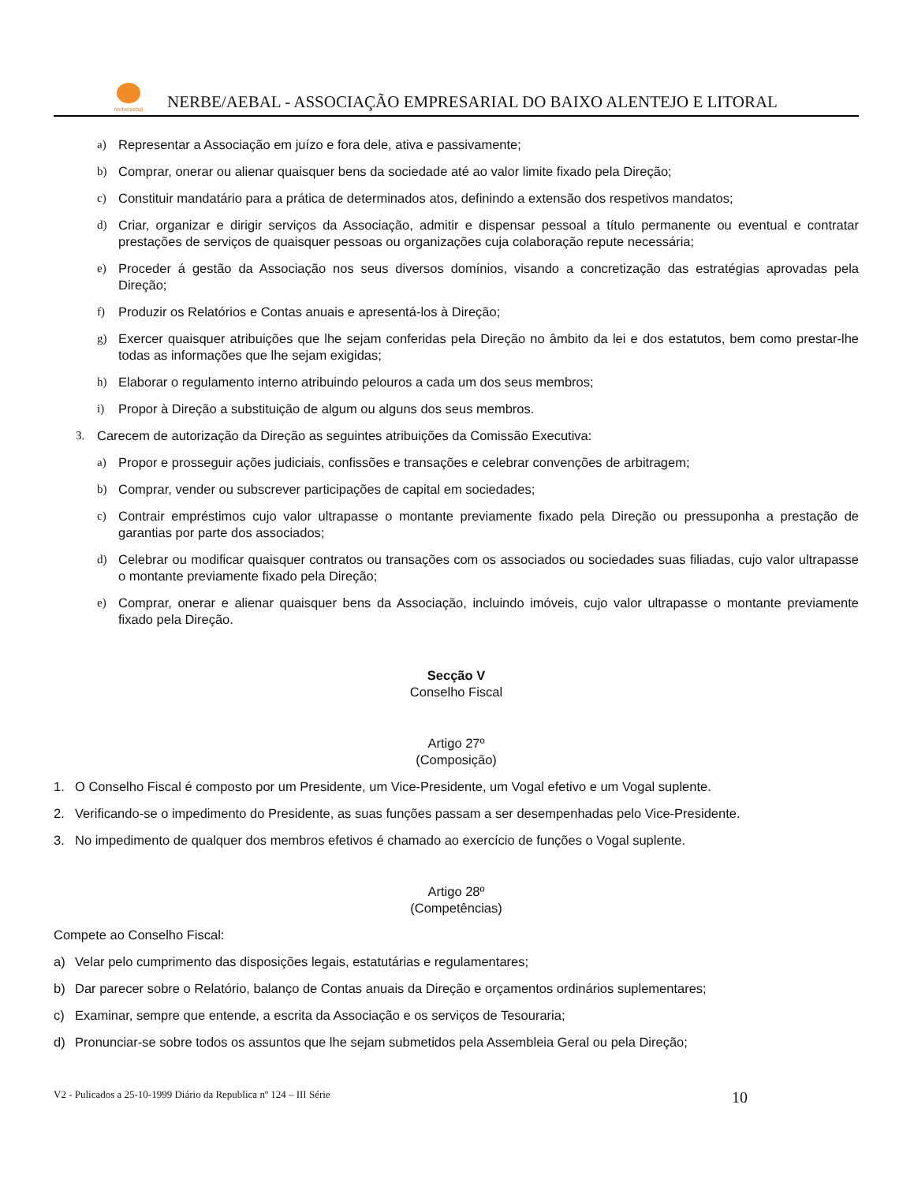nerbe/aebal
NERBE/AEBAL - ASSOCIAÇÃO EMPRESARIAL DO BAIXO ALENTEJO E LITORAL
a) Representar a Associação em juízo e fora dele, ativa e passivamente;
b) Comprar, onerar ou alienar quaisquer bens da sociedade até ao valor limite fixado pela Direção;
c) Constituir mandatário para a prática de determinados atos, definindo a extensão dos respetivos mandatos;
d) Criar, organizar e dirigir serviços da Associação, admitir e dispensar pessoal a título permanente ou eventual e contratar prestações de serviços de quaisquer pessoas ou organizações cuja colaboração repute necessária;
e) Proceder á gestão da Associação nos seus diversos domínios, visando a concretização das estratégias aprovadas pela Direção;
f) Produzir os Relatórios e Contas anuais e apresentá-los à Direção;
g) Exercer quaisquer atribuições que lhe sejam conferidas pela Direção no âmbito da lei e dos estatutos, bem como prestar-lhe todas as informações que lhe sejam exigidas;
h) Elaborar o regulamento interno atribuindo pelouros a cada um dos seus membros;
i) Propor à Direção a substituição de algum ou alguns dos seus membros.
3. Carecem de autorização da Direção as seguintes atribuições da Comissão Executiva:
a) Propor e prosseguir ações judiciais, confissões e transações e celebrar convenções de arbitragem;
b) Comprar, vender ou subscrever participações de capital em sociedades;
c) Contrair empréstimos cujo valor ultrapasse o montante previamente fixado pela Direção ou pressuponha a prestação de garantias por parte dos associados;
d) Celebrar ou modificar quaisquer contratos ou transações com os associados ou sociedades suas filiadas, cujo valor ultrapasse o montante previamente fixado pela Direção;
e) Comprar, onerar e alienar quaisquer bens da Associação, incluindo imóveis, cujo valor ultrapasse o montante previamente fixado pela Direção.
Secção V
Conselho Fiscal
Artigo 27º
(Composição)
1. O Conselho Fiscal é composto por um Presidente, um Vice-Presidente, um Vogal efetivo e um Vogal suplente.
2. Verificando-se o impedimento do Presidente, as suas funções passam a ser desempenhadas pelo Vice-Presidente.
3. No impedimento de qualquer dos membros efetivos é chamado ao exercício de funções o Vogal suplente.
Artigo 28º
(Competências)
Compete ao Conselho Fiscal:
a) Velar pelo cumprimento das disposições legais, estatutárias e regulamentares;
b) Dar parecer sobre o Relatório, balanço de Contas anuais da Direção e orçamentos ordinários suplementares;
c) Examinar, sempre que entende, a escrita da Associação e os serviços de Tesouraria;
d) Pronunciar-se sobre todos os assuntos que lhe sejam submetidos pela Assembleia Geral ou pela Direção;
V2 - Pulicados a 25-10-1999 Diário da Republica nº 124 – III Série 10